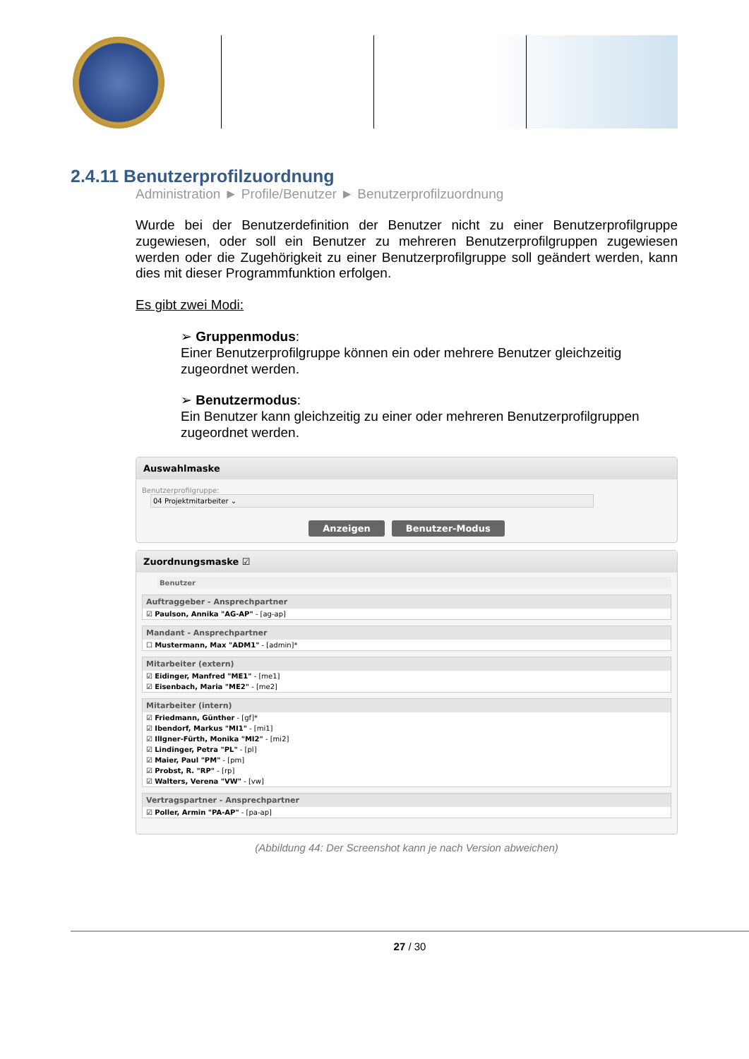2.4.11 Benutzerprofilzuordnung
Administration ► Profile/Benutzer ► Benutzerprofilzuordnung
Wurde bei der Benutzerdefinition der Benutzer nicht zu einer Benutzerprofilgruppe zugewiesen, oder soll ein Benutzer zu mehreren Benutzerprofilgruppen zugewiesen werden oder die Zugehörigkeit zu einer Benutzerprofilgruppe soll geändert werden, kann dies mit dieser Programmfunktion erfolgen.
Es gibt zwei Modi:
➢ Gruppenmodus:
Einer Benutzerprofilgruppe können ein oder mehrere Benutzer gleichzeitig zugeordnet werden.
➢ Benutzermodus:
Ein Benutzer kann gleichzeitig zu einer oder mehreren Benutzerprofilgruppen zugeordnet werden.
Auswahlmaske
Benutzerprofilgruppe: 04 Projektmitarbeiter ⌄
Anzeigen Benutzer-Modus
Zuordnungsmaske ☑
Benutzer
Auftraggeber - Ansprechpartner
☑ Paulson, Annika "AG-AP" - [ag-ap]
Mandant - Ansprechpartner
☐ Mustermann, Max "ADM1" - [admin]*
Mitarbeiter (extern)
☑ Eidinger, Manfred "ME1" - [me1]
☑ Eisenbach, Maria "ME2" - [me2]
Mitarbeiter (intern)
☑ Friedmann, Günther - [gf]*
☑ Ibendorf, Markus "MI1" - [mi1]
☑ Illgner-Fürth, Monika "MI2" - [mi2]
☑ Lindinger, Petra "PL" - [pl]
☑ Maier, Paul "PM" - [pm]
☑ Probst, R. "RP" - [rp]
☑ Walters, Verena "VW" - [vw]
Vertragspartner - Ansprechpartner
☑ Poller, Armin "PA-AP" - [pa-ap]
(Abbildung 44: Der Screenshot kann je nach Version abweichen)
27 / 30